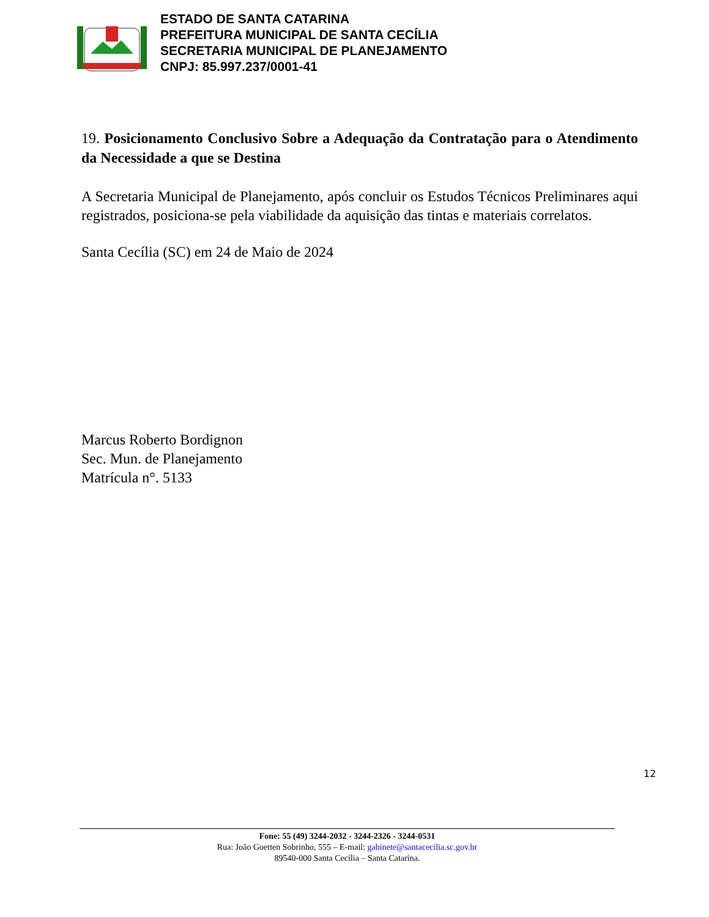ESTADO DE SANTA CATARINA
PREFEITURA MUNICIPAL DE SANTA CECÍLIA
SECRETARIA MUNICIPAL DE PLANEJAMENTO
CNPJ: 85.997.237/0001-41
19. Posicionamento Conclusivo Sobre a Adequação da Contratação para o Atendimento da Necessidade a que se Destina
A Secretaria Municipal de Planejamento, após concluir os Estudos Técnicos Preliminares aqui registrados, posiciona-se pela viabilidade da aquisição das tintas e materiais correlatos.
Santa Cecília (SC) em 24 de Maio de 2024
Marcus Roberto Bordignon
Sec. Mun. de Planejamento
Matrícula n°. 5133
12
Fone: 55 (49) 3244-2032 - 3244-2326 - 3244-0531
Rua: João Goetten Sobrinho, 555 – E-mail: gabinete@santacecilia.sc.gov.br
89540-000 Santa Cecília – Santa Catarina.